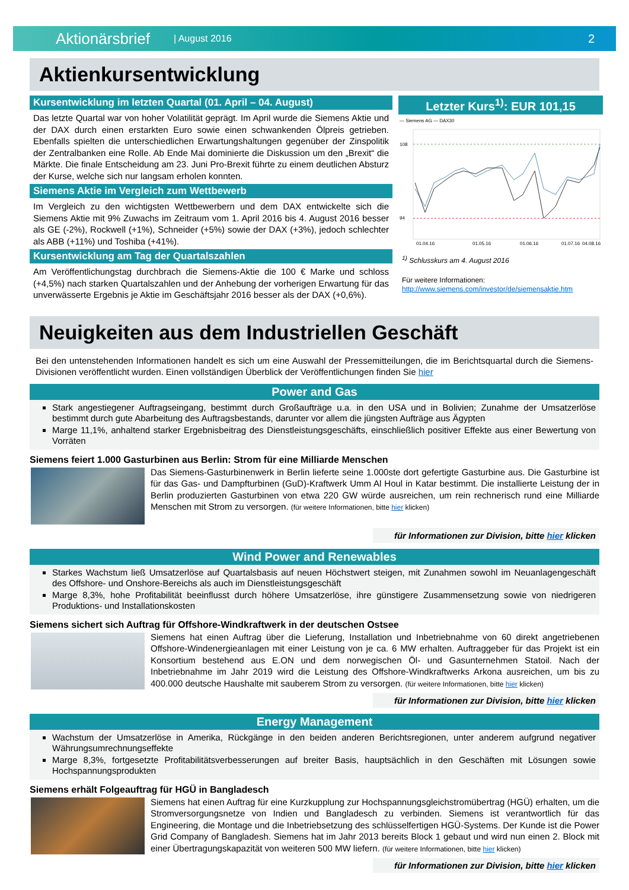Aktionärsbrief | August 2016 2
Aktienkursentwicklung
Kursentwicklung im letzten Quartal (01. April – 04. August)
Das letzte Quartal war von hoher Volatilität geprägt. Im April wurde die Siemens Aktie und der DAX durch einen erstarkten Euro sowie einen schwankenden Ölpreis getrieben. Ebenfalls spielten die unterschiedlichen Erwartungshaltungen gegenüber der Zinspolitik der Zentralbanken eine Rolle. Ab Ende Mai dominierte die Diskussion um den „Brexit“ die Märkte. Die finale Entscheidung am 23. Juni Pro-Brexit führte zu einem deutlichen Absturz der Kurse, welche sich nur langsam erholen konnten.
Siemens Aktie im Vergleich zum Wettbewerb
Im Vergleich zu den wichtigsten Wettbewerbern und dem DAX entwickelte sich die Siemens Aktie mit 9% Zuwachs im Zeitraum vom 1. April 2016 bis 4. August 2016 besser als GE (-2%), Rockwell (+1%), Schneider (+5%) sowie der DAX (+3%), jedoch schlechter als ABB (+11%) und Toshiba (+41%).
Kursentwicklung am Tag der Quartalszahlen
Am Veröffentlichungstag durchbrach die Siemens-Aktie die 100 € Marke und schloss (+4,5%) nach starken Quartalszahlen und der Anhebung der vorherigen Erwartung für das unverwässerte Ergebnis je Aktie im Geschäftsjahr 2016 besser als der DAX (+0,6%).
Letzter Kurs<sup>1)</sup>: EUR 101,15
— Siemens AG — DAX30
108
94
01.04.16
01.05.16
01.06.16
01.07.16
04.08.16
<sup>1)</sup> Schlusskurs am 4. August 2016
Für weitere Informationen:
http://www.siemens.com/investor/de/siemensaktie.htm
Neuigkeiten aus dem Industriellen Geschäft
Bei den untenstehenden Informationen handelt es sich um eine Auswahl der Pressemitteilungen, die im Berichtsquartal durch die Siemens-Divisionen veröffentlicht wurden. Einen vollständigen Überblick der Veröffentlichungen finden Sie hier
Power and Gas
Stark angestiegener Auftragseingang, bestimmt durch Großaufträge u.a. in den USA und in Bolivien; Zunahme der Umsatzerlöse bestimmt durch gute Abarbeitung des Auftragsbestands, darunter vor allem die jüngsten Aufträge aus Ägypten
Marge 11,1%, anhaltend starker Ergebnisbeitrag des Dienstleistungsgeschäfts, einschließlich positiver Effekte aus einer Bewertung von Vorräten
Siemens feiert 1.000 Gasturbinen aus Berlin: Strom für eine Milliarde Menschen
Das Siemens-Gasturbinenwerk in Berlin lieferte seine 1.000ste dort gefertigte Gasturbine aus. Die Gasturbine ist für das Gas- und Dampfturbinen (GuD)-Kraftwerk Umm Al Houl in Katar bestimmt. Die installierte Leistung der in Berlin produzierten Gasturbinen von etwa 220 GW würde ausreichen, um rein rechnerisch rund eine Milliarde Menschen mit Strom zu versorgen. (für weitere Informationen, bitte hier klicken)
für Informationen zur Division, bitte hier klicken
Wind Power and Renewables
Starkes Wachstum ließ Umsatzerlöse auf Quartalsbasis auf neuen Höchstwert steigen, mit Zunahmen sowohl im Neuanlagengeschäft des Offshore- und Onshore-Bereichs als auch im Dienstleistungsgeschäft
Marge 8,3%, hohe Profitabilität beeinflusst durch höhere Umsatzerlöse, ihre günstigere Zusammensetzung sowie von niedrigeren Produktions- und Installationskosten
Siemens sichert sich Auftrag für Offshore-Windkraftwerk in der deutschen Ostsee
Siemens hat einen Auftrag über die Lieferung, Installation und Inbetriebnahme von 60 direkt angetriebenen Offshore-Windenergieanlagen mit einer Leistung von je ca. 6 MW erhalten. Auftraggeber für das Projekt ist ein Konsortium bestehend aus E.ON und dem norwegischen Öl- und Gasunternehmen Statoil. Nach der Inbetriebnahme im Jahr 2019 wird die Leistung des Offshore-Windkraftwerks Arkona ausreichen, um bis zu 400.000 deutsche Haushalte mit sauberem Strom zu versorgen. (für weitere Informationen, bitte hier klicken)
für Informationen zur Division, bitte hier klicken
Energy Management
Wachstum der Umsatzerlöse in Amerika, Rückgänge in den beiden anderen Berichtsregionen, unter anderem aufgrund negativer Währungsumrechnungseffekte
Marge 8,3%, fortgesetzte Profitabilitätsverbesserungen auf breiter Basis, hauptsächlich in den Geschäften mit Lösungen sowie Hochspannungsprodukten
Siemens erhält Folgeauftrag für HGÜ in Bangladesch
Siemens hat einen Auftrag für eine Kurzkupplung zur Hochspannungsgleichstromübertrag (HGÜ) erhalten, um die Stromversorgungsnetze von Indien und Bangladesch zu verbinden. Siemens ist verantwortlich für das Engineering, die Montage und die Inbetriebsetzung des schlüsselfertigen HGÜ-Systems. Der Kunde ist die Power Grid Company of Bangladesh. Siemens hat im Jahr 2013 bereits Block 1 gebaut und wird nun einen 2. Block mit einer Übertragungskapazität von weiteren 500 MW liefern. (für weitere Informationen, bitte hier klicken)
für Informationen zur Division, bitte hier klicken